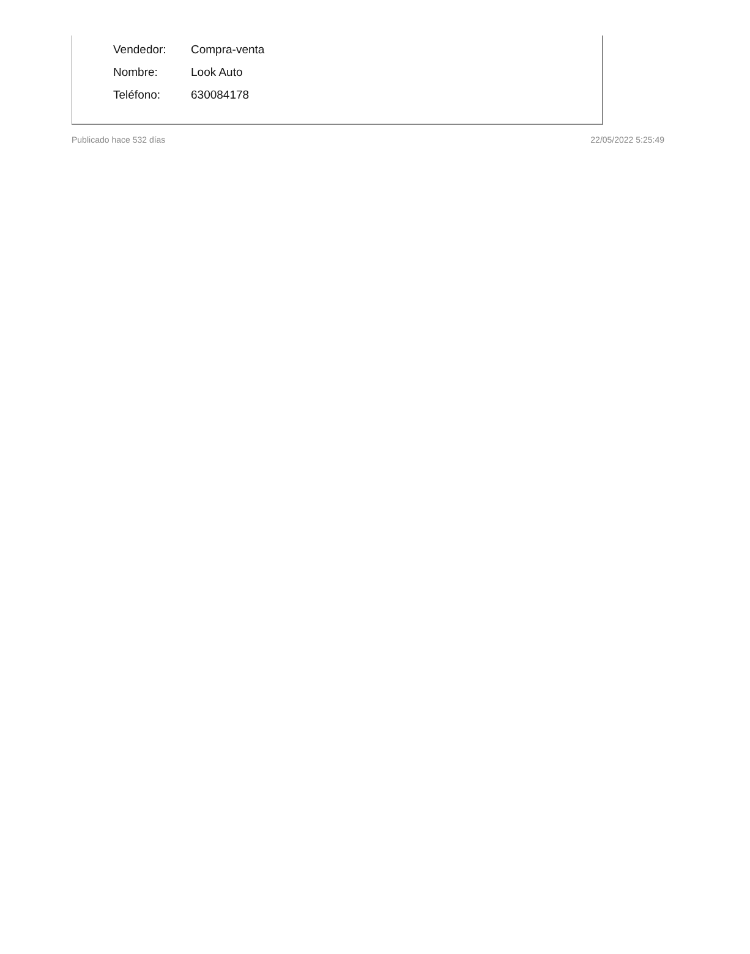| Vendedor: | Compra-venta |
| Nombre: | Look Auto |
| Teléfono: | 630084178 |
Publicado hace 532 días 22/05/2022 5:25:49